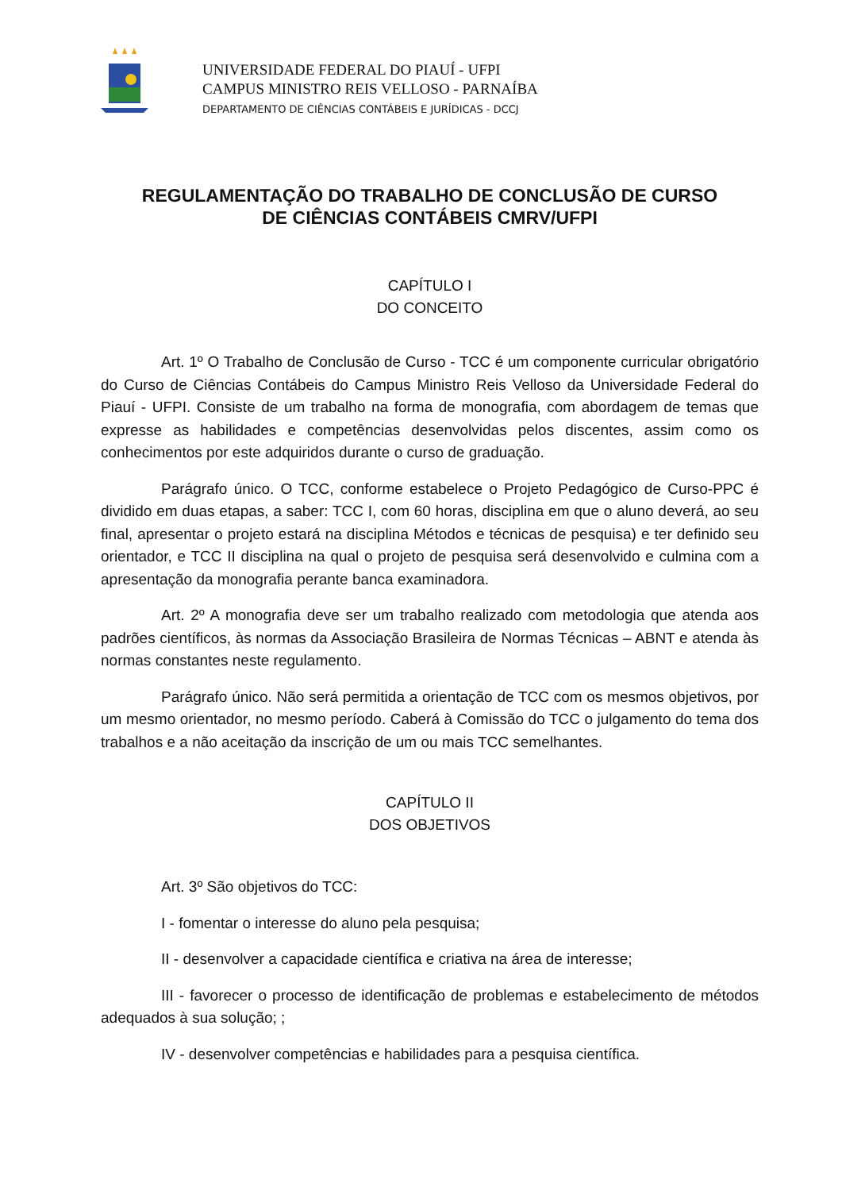UNIVERSIDADE FEDERAL DO PIAUÍ - UFPI
CAMPUS MINISTRO REIS VELLOSO - PARNAÍBA
DEPARTAMENTO DE CIÊNCIAS CONTÁBEIS E JURÍDICAS - DCCJ
REGULAMENTAÇÃO DO TRABALHO DE CONCLUSÃO DE CURSO
DE CIÊNCIAS CONTÁBEIS CMRV/UFPI
CAPÍTULO I
DO CONCEITO
Art. 1º O Trabalho de Conclusão de Curso - TCC é um componente curricular obrigatório do Curso de Ciências Contábeis do Campus Ministro Reis Velloso da Universidade Federal do Piauí - UFPI. Consiste de um trabalho na forma de monografia, com abordagem de temas que expresse as habilidades e competências desenvolvidas pelos discentes, assim como os conhecimentos por este adquiridos durante o curso de graduação.
Parágrafo único. O TCC, conforme estabelece o Projeto Pedagógico de Curso-PPC é dividido em duas etapas, a saber: TCC I, com 60 horas, disciplina em que o aluno deverá, ao seu final, apresentar o projeto estará na disciplina Métodos e técnicas de pesquisa) e ter definido seu orientador, e TCC II disciplina na qual o projeto de pesquisa será desenvolvido e culmina com a apresentação da monografia perante banca examinadora.
Art. 2º A monografia deve ser um trabalho realizado com metodologia que atenda aos padrões científicos, às normas da Associação Brasileira de Normas Técnicas – ABNT e atenda às normas constantes neste regulamento.
Parágrafo único. Não será permitida a orientação de TCC com os mesmos objetivos, por um mesmo orientador, no mesmo período. Caberá à Comissão do TCC o julgamento do tema dos trabalhos e a não aceitação da inscrição de um ou mais TCC semelhantes.
CAPÍTULO II
DOS OBJETIVOS
Art. 3º São objetivos do TCC:
I - fomentar o interesse do aluno pela pesquisa;
II - desenvolver a capacidade científica e criativa na área de interesse;
III - favorecer o processo de identificação de problemas e estabelecimento de métodos adequados à sua solução; ;
IV - desenvolver competências e habilidades para a pesquisa científica.